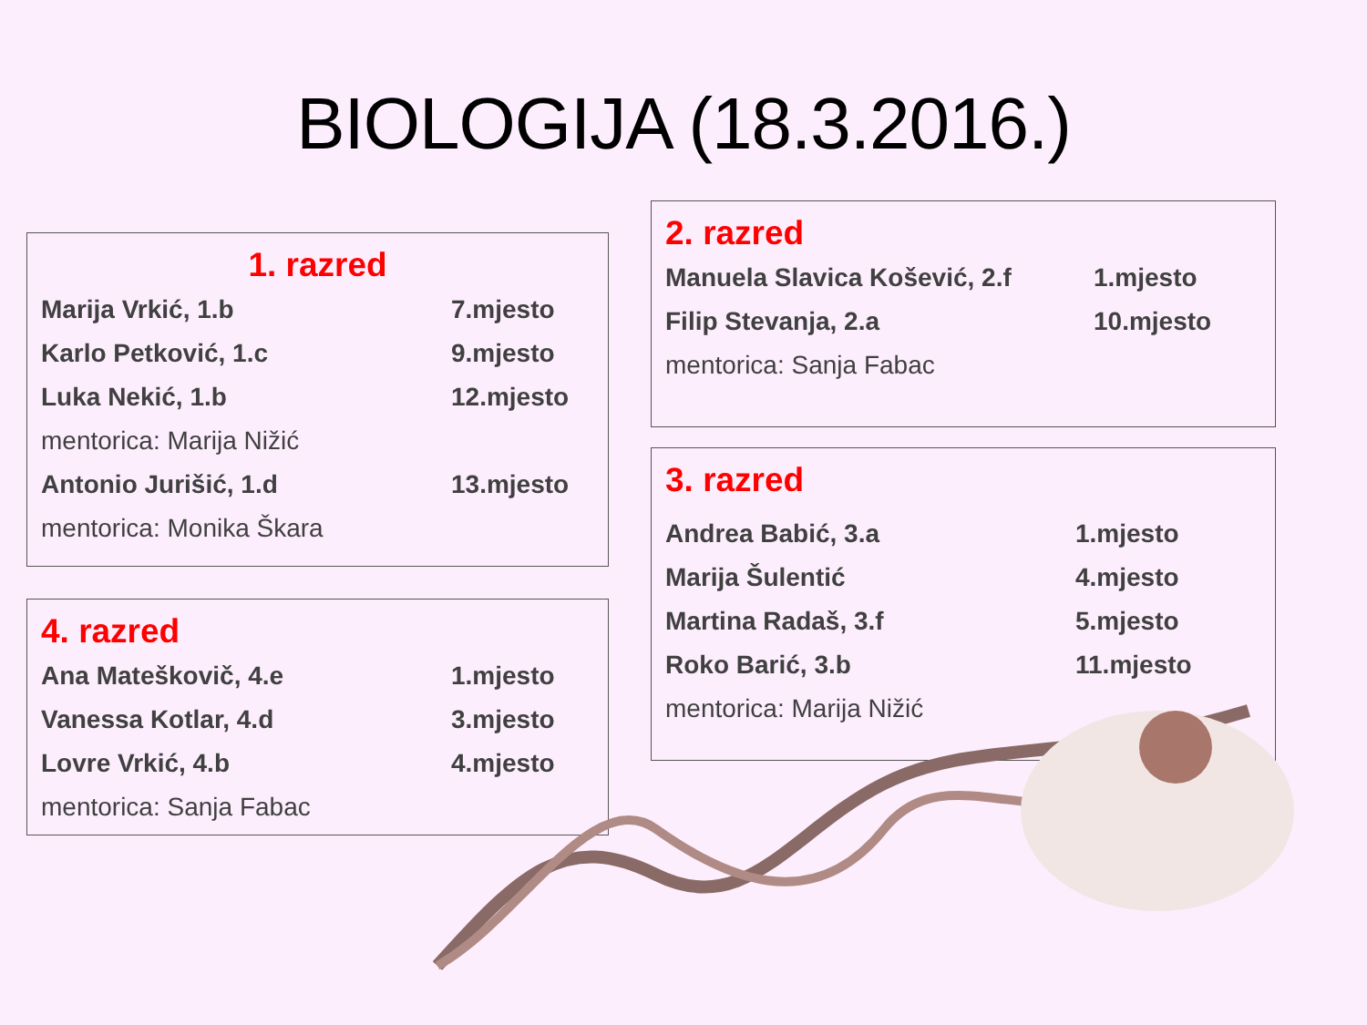BIOLOGIJA (18.3.2016.)
1. razred
| Marija Vrkić, 1.b | 7.mjesto |
| Karlo Petković, 1.c | 9.mjesto |
| Luka Nekić, 1.b | 12.mjesto |
| mentorica: Marija Nižić | |
| Antonio Jurišić, 1.d | 13.mjesto |
| mentorica: Monika Škara | |
2. razred
| Manuela Slavica Košević, 2.f | 1.mjesto |
| Filip Stevanja, 2.a | 10.mjesto |
| mentorica: Sanja Fabac | |
3. razred
| Andrea Babić, 3.a | 1.mjesto |
| Marija Šulentić | 4.mjesto |
| Martina Radaš, 3.f | 5.mjesto |
| Roko Barić, 3.b | 11.mjesto |
| mentorica: Marija Nižić | |
4. razred
| Ana Mateškovič, 4.e | 1.mjesto |
| Vanessa Kotlar, 4.d | 3.mjesto |
| Lovre Vrkić, 4.b | 4.mjesto |
| mentorica: Sanja Fabac | |